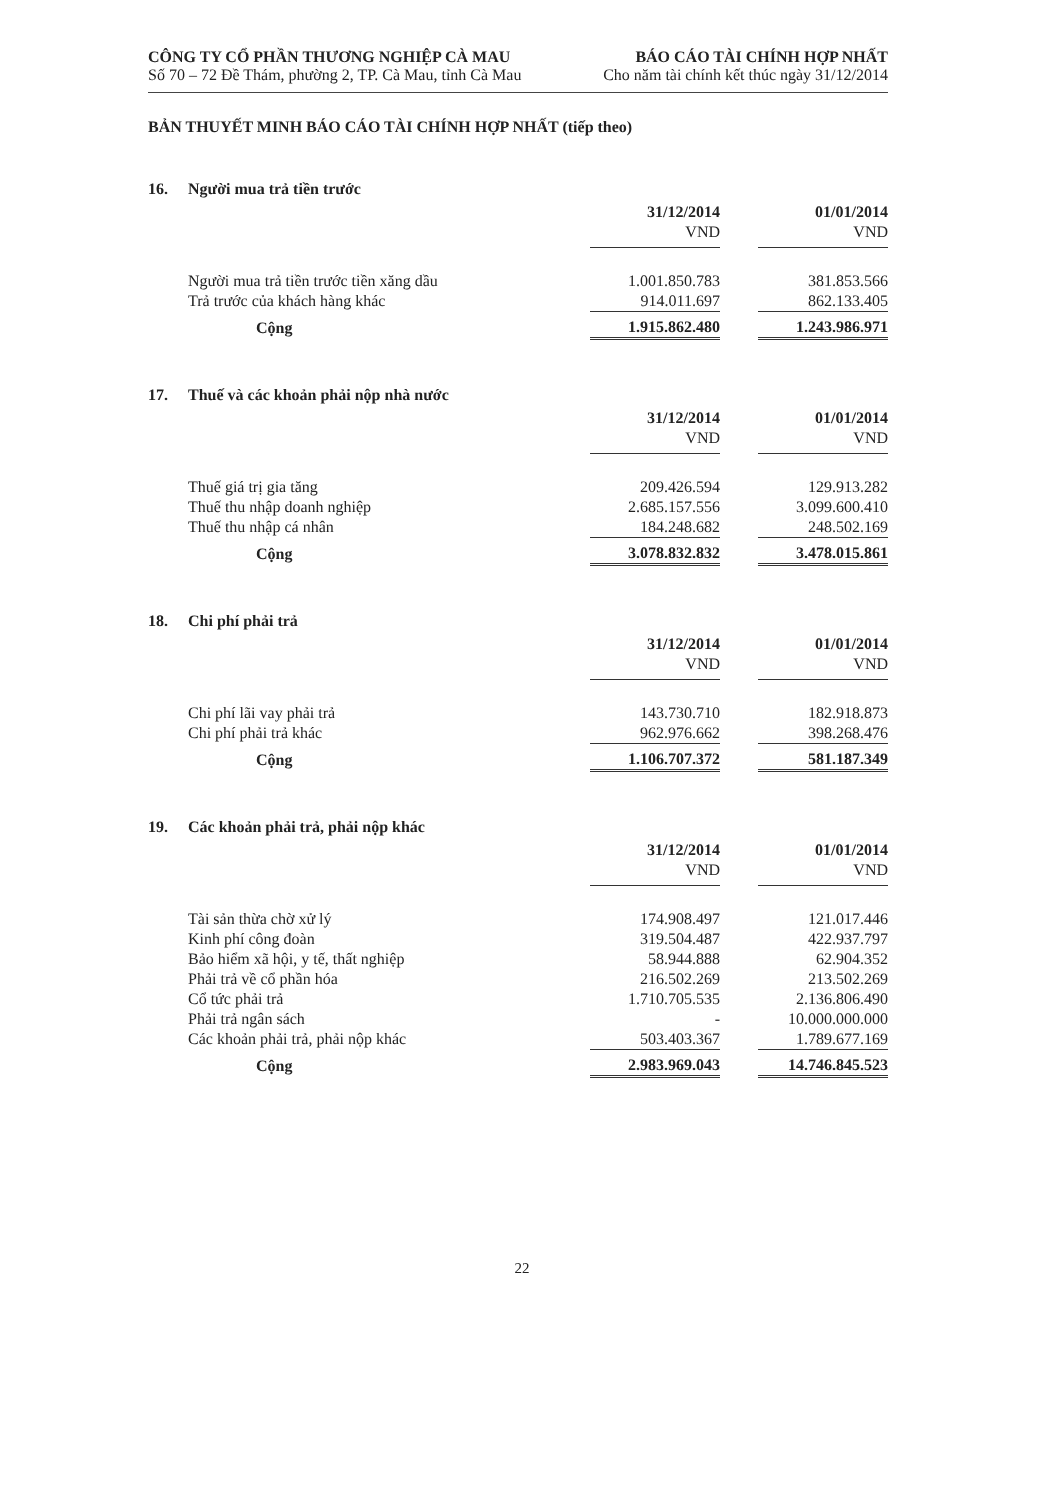CÔNG TY CỔ PHẦN THƯƠNG NGHIỆP CÀ MAU
Số 70 – 72 Đề Thám, phường 2, TP. Cà Mau, tỉnh Cà Mau
BÁO CÁO TÀI CHÍNH HỢP NHẤT
Cho năm tài chính kết thúc ngày 31/12/2014
BẢN THUYẾT MINH BÁO CÁO TÀI CHÍNH HỢP NHẤT (tiếp theo)
16. Người mua trả tiền trước
| | 31/12/2014 | | 01/01/2014 |
| | VND | | VND |
| Người mua trả tiền trước tiền xăng dầu | 1.001.850.783 | | 381.853.566 |
| Trả trước của khách hàng khác | 914.011.697 | | 862.133.405 |
| Cộng | 1.915.862.480 | | 1.243.986.971 |
17. Thuế và các khoản phải nộp nhà nước
| | 31/12/2014 | | 01/01/2014 |
| | VND | | VND |
| Thuế giá trị gia tăng | 209.426.594 | | 129.913.282 |
| Thuế thu nhập doanh nghiệp | 2.685.157.556 | | 3.099.600.410 |
| Thuế thu nhập cá nhân | 184.248.682 | | 248.502.169 |
| Cộng | 3.078.832.832 | | 3.478.015.861 |
18. Chi phí phải trả
| | 31/12/2014 | | 01/01/2014 |
| | VND | | VND |
| Chi phí lãi vay phải trả | 143.730.710 | | 182.918.873 |
| Chi phí phải trả khác | 962.976.662 | | 398.268.476 |
| Cộng | 1.106.707.372 | | 581.187.349 |
19. Các khoản phải trả, phải nộp khác
| | 31/12/2014 | | 01/01/2014 |
| | VND | | VND |
| Tài sản thừa chờ xử lý | 174.908.497 | | 121.017.446 |
| Kinh phí công đoàn | 319.504.487 | | 422.937.797 |
| Bảo hiểm xã hội, y tế, thất nghiệp | 58.944.888 | | 62.904.352 |
| Phải trả về cổ phần hóa | 216.502.269 | | 213.502.269 |
| Cổ tức phải trả | 1.710.705.535 | | 2.136.806.490 |
| Phải trả ngân sách | - | | 10.000.000.000 |
| Các khoản phải trả, phải nộp khác | 503.403.367 | | 1.789.677.169 |
| Cộng | 2.983.969.043 | | 14.746.845.523 |
22